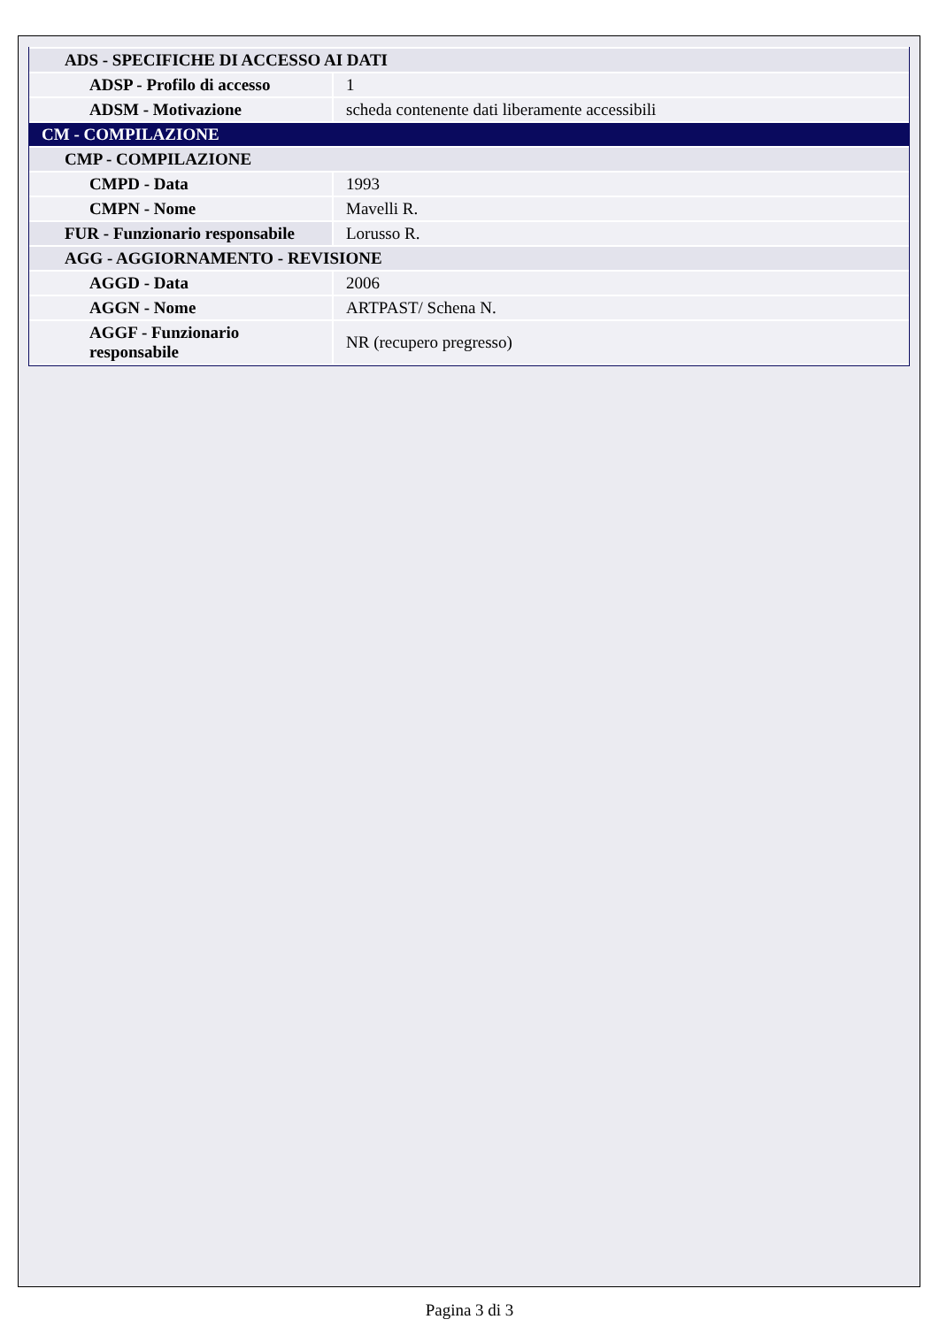| ADS - SPECIFICHE DI ACCESSO AI DATI | |
| ADSP - Profilo di accesso | 1 |
| ADSM - Motivazione | scheda contenente dati liberamente accessibili |
| CM - COMPILAZIONE | |
| CMP - COMPILAZIONE | |
| CMPD - Data | 1993 |
| CMPN - Nome | Mavelli R. |
| FUR - Funzionario responsabile | Lorusso R. |
| AGG - AGGIORNAMENTO - REVISIONE | |
| AGGD - Data | 2006 |
| AGGN - Nome | ARTPAST/ Schena N. |
| AGGF - Funzionario responsabile | NR (recupero pregresso) |
Pagina 3 di 3